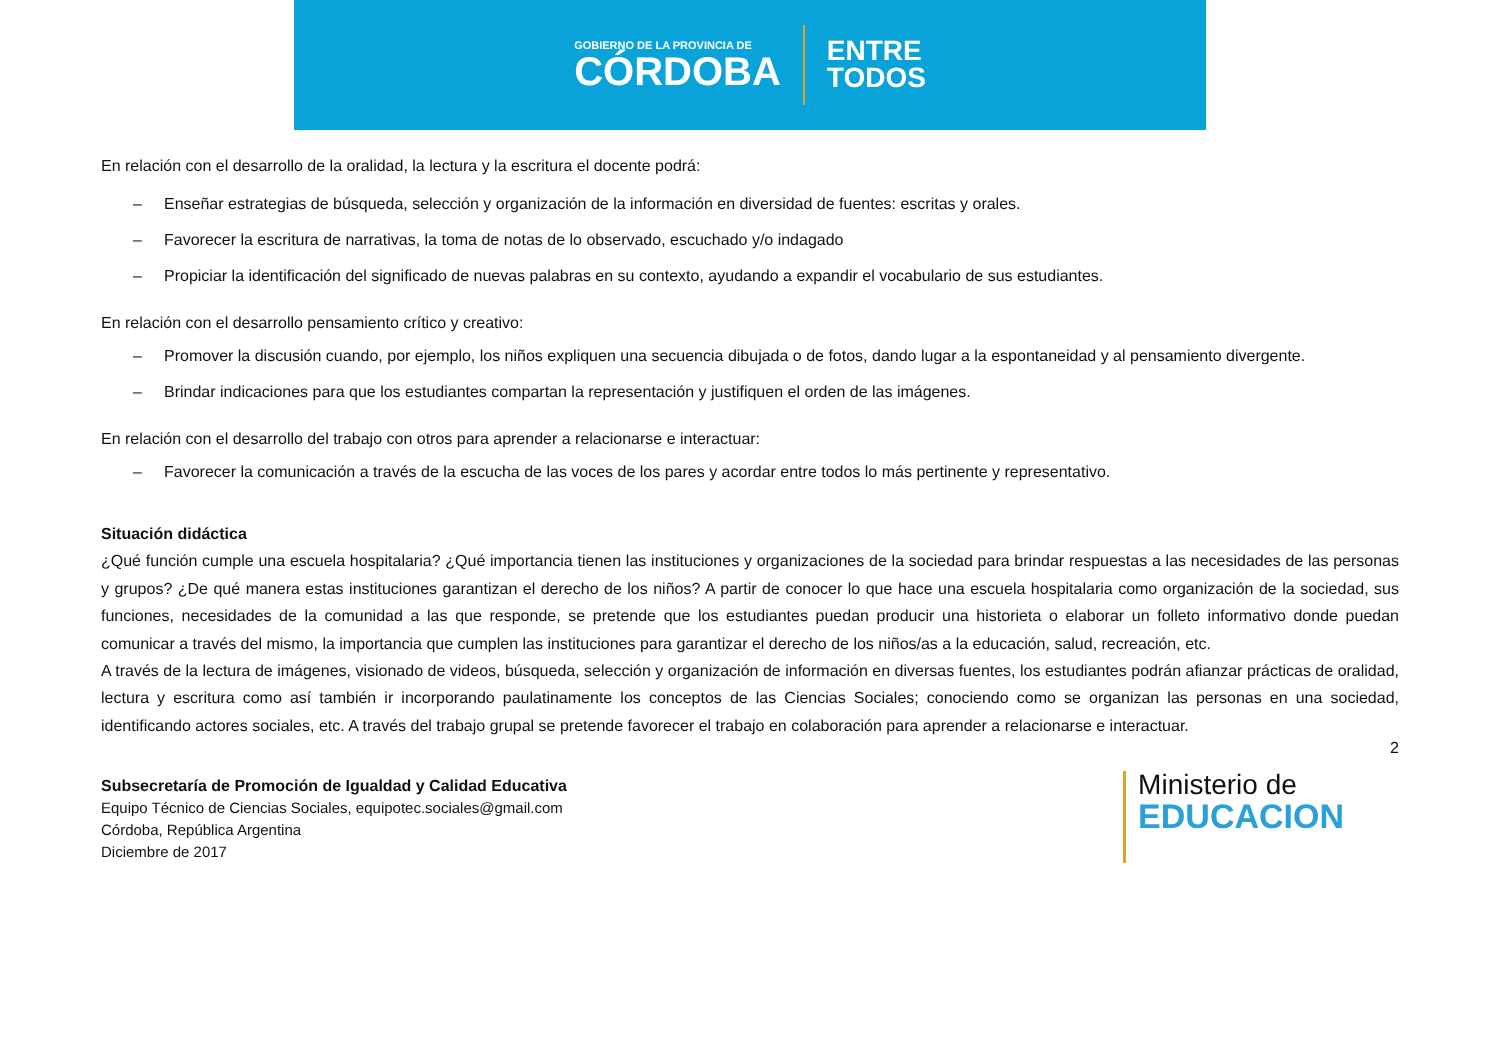GOBIERNO DE LA PROVINCIA DE
CÓRDOBA
ENTRE
TODOS
En relación con el desarrollo de la oralidad, la lectura y la escritura el docente podrá:
– Enseñar estrategias de búsqueda, selección y organización de la información en diversidad de fuentes: escritas y orales.
– Favorecer la escritura de narrativas, la toma de notas de lo observado, escuchado y/o indagado
– Propiciar la identificación del significado de nuevas palabras en su contexto, ayudando a expandir el vocabulario de sus estudiantes.
En relación con el desarrollo pensamiento crítico y creativo:
– Promover la discusión cuando, por ejemplo, los niños expliquen una secuencia dibujada o de fotos, dando lugar a la espontaneidad y al pensamiento divergente.
– Brindar indicaciones para que los estudiantes compartan la representación y justifiquen el orden de las imágenes.
En relación con el desarrollo del trabajo con otros para aprender a relacionarse e interactuar:
– Favorecer la comunicación a través de la escucha de las voces de los pares y acordar entre todos lo más pertinente y representativo.
Situación didáctica
¿Qué función cumple una escuela hospitalaria? ¿Qué importancia tienen las instituciones y organizaciones de la sociedad para brindar respuestas a las necesidades de las personas y grupos? ¿De qué manera estas instituciones garantizan el derecho de los niños? A partir de conocer lo que hace una escuela hospitalaria como organización de la sociedad, sus funciones, necesidades de la comunidad a las que responde, se pretende que los estudiantes puedan producir una historieta o elaborar un folleto informativo donde puedan comunicar a través del mismo, la importancia que cumplen las instituciones para garantizar el derecho de los niños/as a la educación, salud, recreación, etc.
A través de la lectura de imágenes, visionado de videos, búsqueda, selección y organización de información en diversas fuentes, los estudiantes podrán afianzar prácticas de oralidad, lectura y escritura como así también ir incorporando paulatinamente los conceptos de las Ciencias Sociales; conociendo como se organizan las personas en una sociedad, identificando actores sociales, etc. A través del trabajo grupal se pretende favorecer el trabajo en colaboración para aprender a relacionarse e interactuar.
2
Subsecretaría de Promoción de Igualdad y Calidad Educativa
Equipo Técnico de Ciencias Sociales, equipotec.sociales@gmail.com
Córdoba, República Argentina
Diciembre de 2017
Ministerio de
EDUCACION